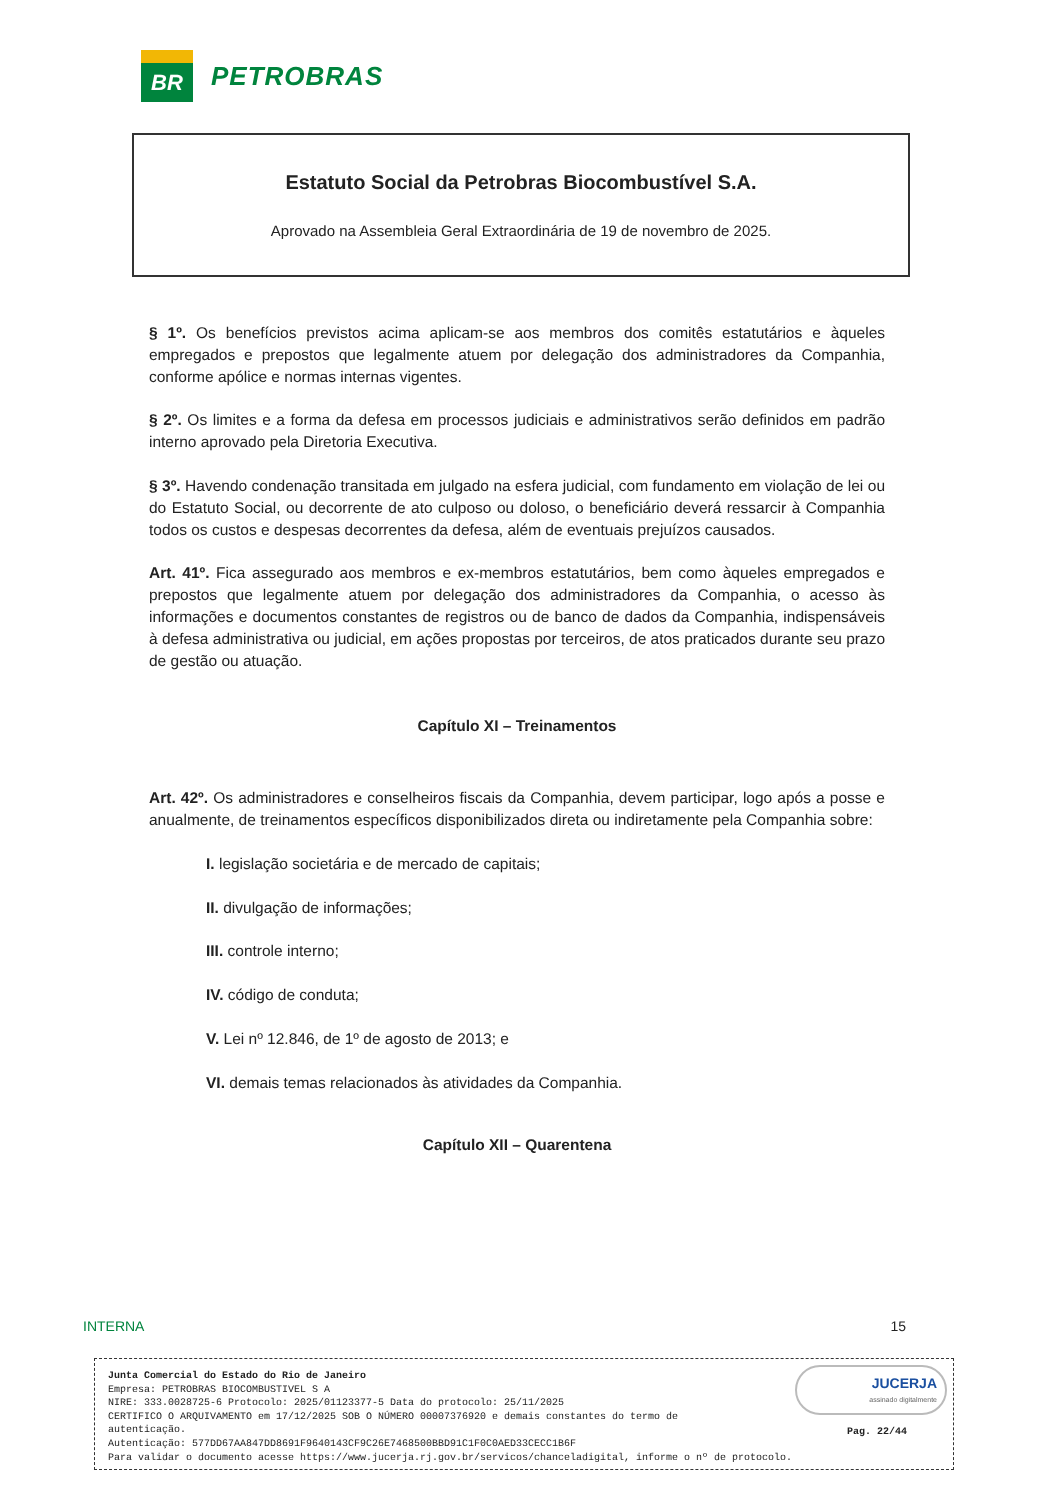BR
PETROBRAS
Estatuto Social da Petrobras Biocombustível S.A.
Aprovado na Assembleia Geral Extraordinária de 19 de novembro de 2025.
§ 1º. Os benefícios previstos acima aplicam-se aos membros dos comitês estatutários e àqueles empregados e prepostos que legalmente atuem por delegação dos administradores da Companhia, conforme apólice e normas internas vigentes.
§ 2º. Os limites e a forma da defesa em processos judiciais e administrativos serão definidos em padrão interno aprovado pela Diretoria Executiva.
§ 3º. Havendo condenação transitada em julgado na esfera judicial, com fundamento em violação de lei ou do Estatuto Social, ou decorrente de ato culposo ou doloso, o beneficiário deverá ressarcir à Companhia todos os custos e despesas decorrentes da defesa, além de eventuais prejuízos causados.
Art. 41º. Fica assegurado aos membros e ex-membros estatutários, bem como àqueles empregados e prepostos que legalmente atuem por delegação dos administradores da Companhia, o acesso às informações e documentos constantes de registros ou de banco de dados da Companhia, indispensáveis à defesa administrativa ou judicial, em ações propostas por terceiros, de atos praticados durante seu prazo de gestão ou atuação.
Capítulo XI – Treinamentos
Art. 42º. Os administradores e conselheiros fiscais da Companhia, devem participar, logo após a posse e anualmente, de treinamentos específicos disponibilizados direta ou indiretamente pela Companhia sobre:
I. legislação societária e de mercado de capitais;
II. divulgação de informações;
III. controle interno;
IV. código de conduta;
V. Lei nº 12.846, de 1º de agosto de 2013; e
VI. demais temas relacionados às atividades da Companhia.
Capítulo XII – Quarentena
INTERNA 15
Junta Comercial do Estado do Rio de Janeiro
Empresa: PETROBRAS BIOCOMBUSTIVEL S A
NIRE: 333.0028725-6 Protocolo: 2025/01123377-5 Data do protocolo: 25/11/2025
CERTIFICO O ARQUIVAMENTO em 17/12/2025 SOB O NÚMERO 00007376920 e demais constantes do termo de
autenticação.
Autenticação: 577DD67AA847DD8691F9640143CF9C26E7468500BBD91C1F0C0AED33CECC1B6F
Para validar o documento acesse https://www.jucerja.rj.gov.br/servicos/chanceladigital, informe o nº de protocolo.
JUCERJA
assinado digitalmente
Pag. 22/44